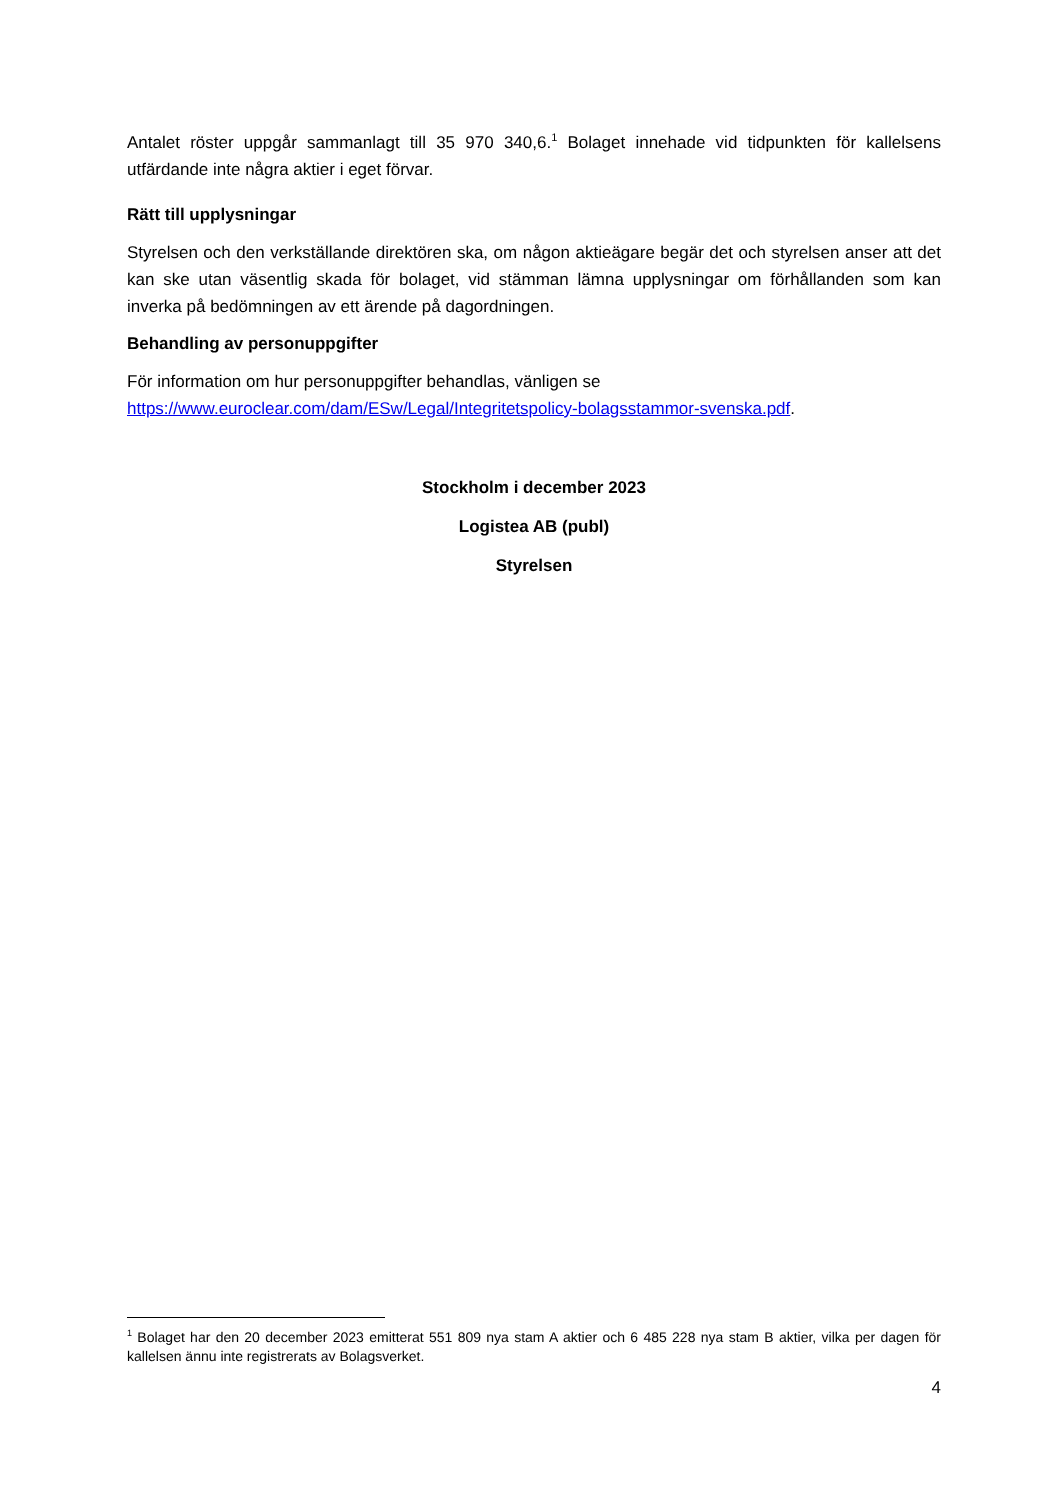Antalet röster uppgår sammanlagt till 35 970 340,6.<sup>1</sup> Bolaget innehade vid tidpunkten för kallelsens utfärdande inte några aktier i eget förvar.
Rätt till upplysningar
Styrelsen och den verkställande direktören ska, om någon aktieägare begär det och styrelsen anser att det kan ske utan väsentlig skada för bolaget, vid stämman lämna upplysningar om förhållanden som kan inverka på bedömningen av ett ärende på dagordningen.
Behandling av personuppgifter
För information om hur personuppgifter behandlas, vänligen se
https://www.euroclear.com/dam/ESw/Legal/Integritetspolicy-bolagsstammor-svenska.pdf.
Stockholm i december 2023
Logistea AB (publ)
Styrelsen
<sup>1</sup> Bolaget har den 20 december 2023 emitterat 551 809 nya stam A aktier och 6 485 228 nya stam B aktier, vilka per dagen för kallelsen ännu inte registrerats av Bolagsverket.
4